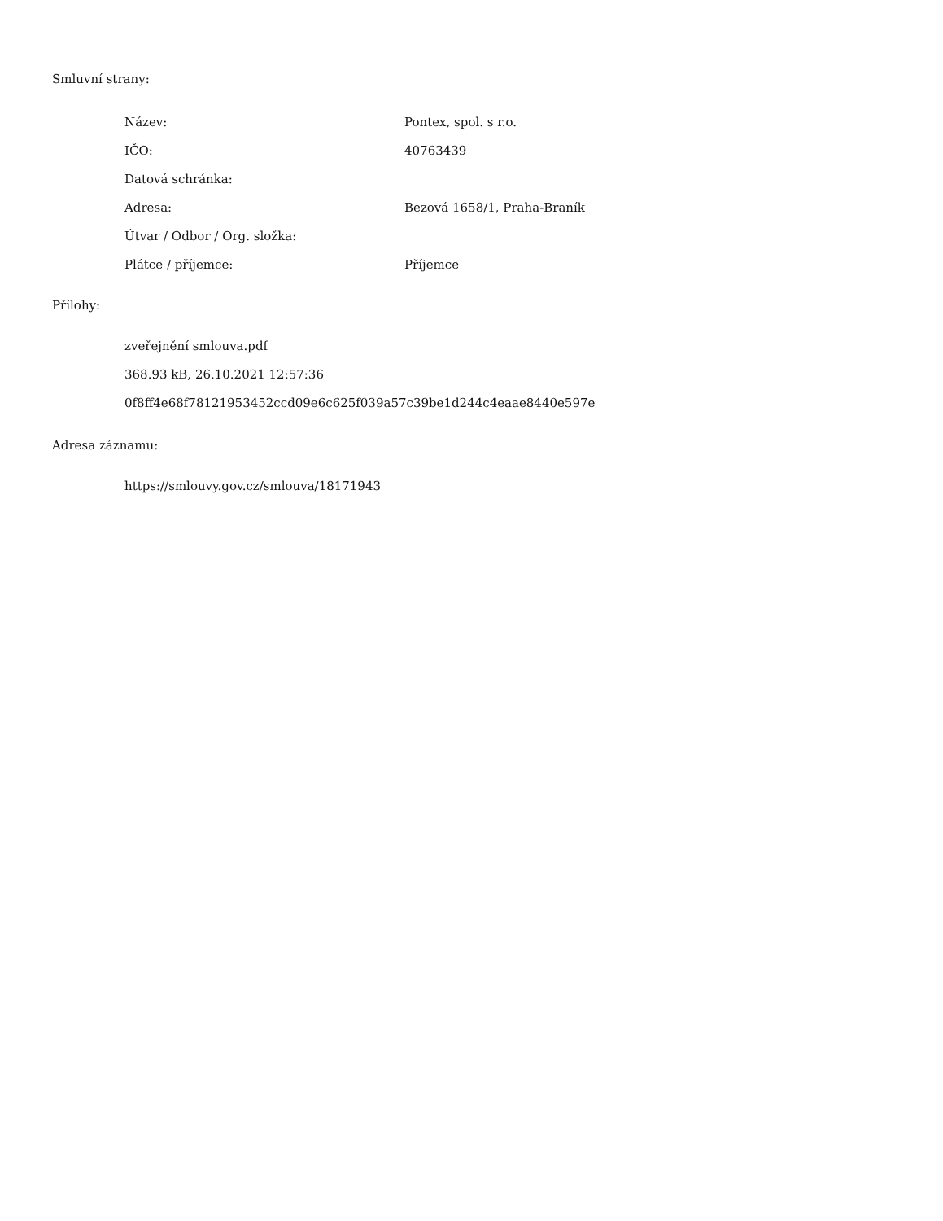Smluvní strany:
| Název: | Pontex, spol. s r.o. |
| IČO: | 40763439 |
| Datová schránka: | |
| Adresa: | Bezová 1658/1, Praha-Braník |
| Útvar / Odbor / Org. složka: | |
| Plátce / příjemce: | Příjemce |
Přílohy:
zveřejnění smlouva.pdf
368.93 kB, 26.10.2021 12:57:36
0f8ff4e68f78121953452ccd09e6c625f039a57c39be1d244c4eaae8440e597e
Adresa záznamu:
https://smlouvy.gov.cz/smlouva/18171943